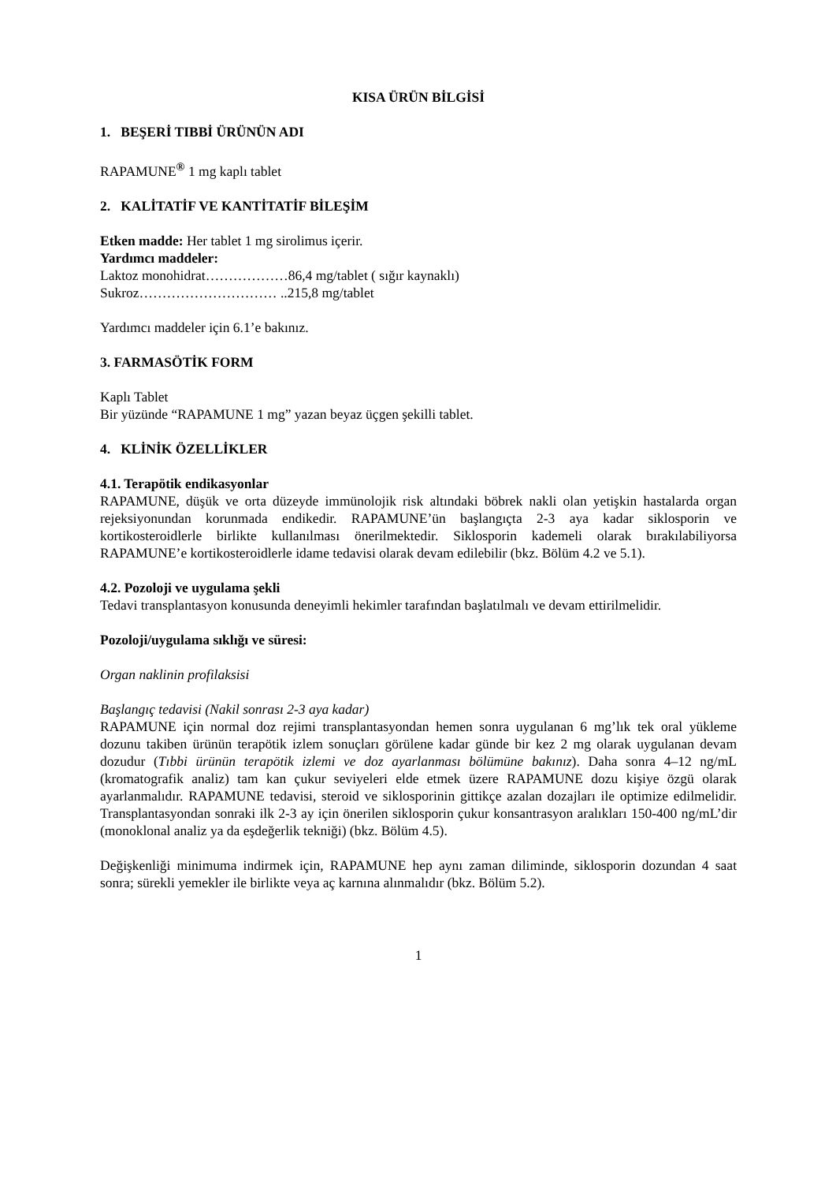KISA ÜRÜN BİLGİSİ
1. BEŞERİ TIBBİ ÜRÜNÜN ADI
RAPAMUNE<sup>®</sup> 1 mg kaplı tablet
2. KALİTATİF VE KANTİTATİF BİLEŞİM
Etken madde: Her tablet 1 mg sirolimus içerir.
Yardımcı maddeler:
Laktoz monohidrat………………86,4 mg/tablet ( sığır kaynaklı)
Sukroz………………………… ..215,8 mg/tablet
Yardımcı maddeler için 6.1’e bakınız.
3. FARMASÖTİK FORM
Kaplı Tablet
Bir yüzünde “RAPAMUNE 1 mg” yazan beyaz üçgen şekilli tablet.
4. KLİNİK ÖZELLİKLER
4.1. Terapötik endikasyonlar
RAPAMUNE, düşük ve orta düzeyde immünolojik risk altındaki böbrek nakli olan yetişkin hastalarda organ rejeksiyonundan korunmada endikedir. RAPAMUNE’ün başlangıçta 2-3 aya kadar siklosporin ve kortikosteroidlerle birlikte kullanılması önerilmektedir. Siklosporin kademeli olarak bırakılabiliyorsa RAPAMUNE’e kortikosteroidlerle idame tedavisi olarak devam edilebilir (bkz. Bölüm 4.2 ve 5.1).
4.2. Pozoloji ve uygulama şekli
Tedavi transplantasyon konusunda deneyimli hekimler tarafından başlatılmalı ve devam ettirilmelidir.
Pozoloji/uygulama sıklığı ve süresi:
Organ naklinin profilaksisi
Başlangıç tedavisi (Nakil sonrası 2-3 aya kadar)
RAPAMUNE için normal doz rejimi transplantasyondan hemen sonra uygulanan 6 mg’lık tek oral yükleme dozunu takiben ürünün terapötik izlem sonuçları görülene kadar günde bir kez 2 mg olarak uygulanan devam dozudur (Tıbbi ürünün terapötik izlemi ve doz ayarlanması bölümüne bakınız). Daha sonra 4–12 ng/mL (kromatografik analiz) tam kan çukur seviyeleri elde etmek üzere RAPAMUNE dozu kişiye özgü olarak ayarlanmalıdır. RAPAMUNE tedavisi, steroid ve siklosporinin gittikçe azalan dozajları ile optimize edilmelidir. Transplantasyondan sonraki ilk 2-3 ay için önerilen siklosporin çukur konsantrasyon aralıkları 150-400 ng/mL’dir (monoklonal analiz ya da eşdeğerlik tekniği) (bkz. Bölüm 4.5).
Değişkenliği minimuma indirmek için, RAPAMUNE hep aynı zaman diliminde, siklosporin dozundan 4 saat sonra; sürekli yemekler ile birlikte veya aç karnına alınmalıdır (bkz. Bölüm 5.2).
1